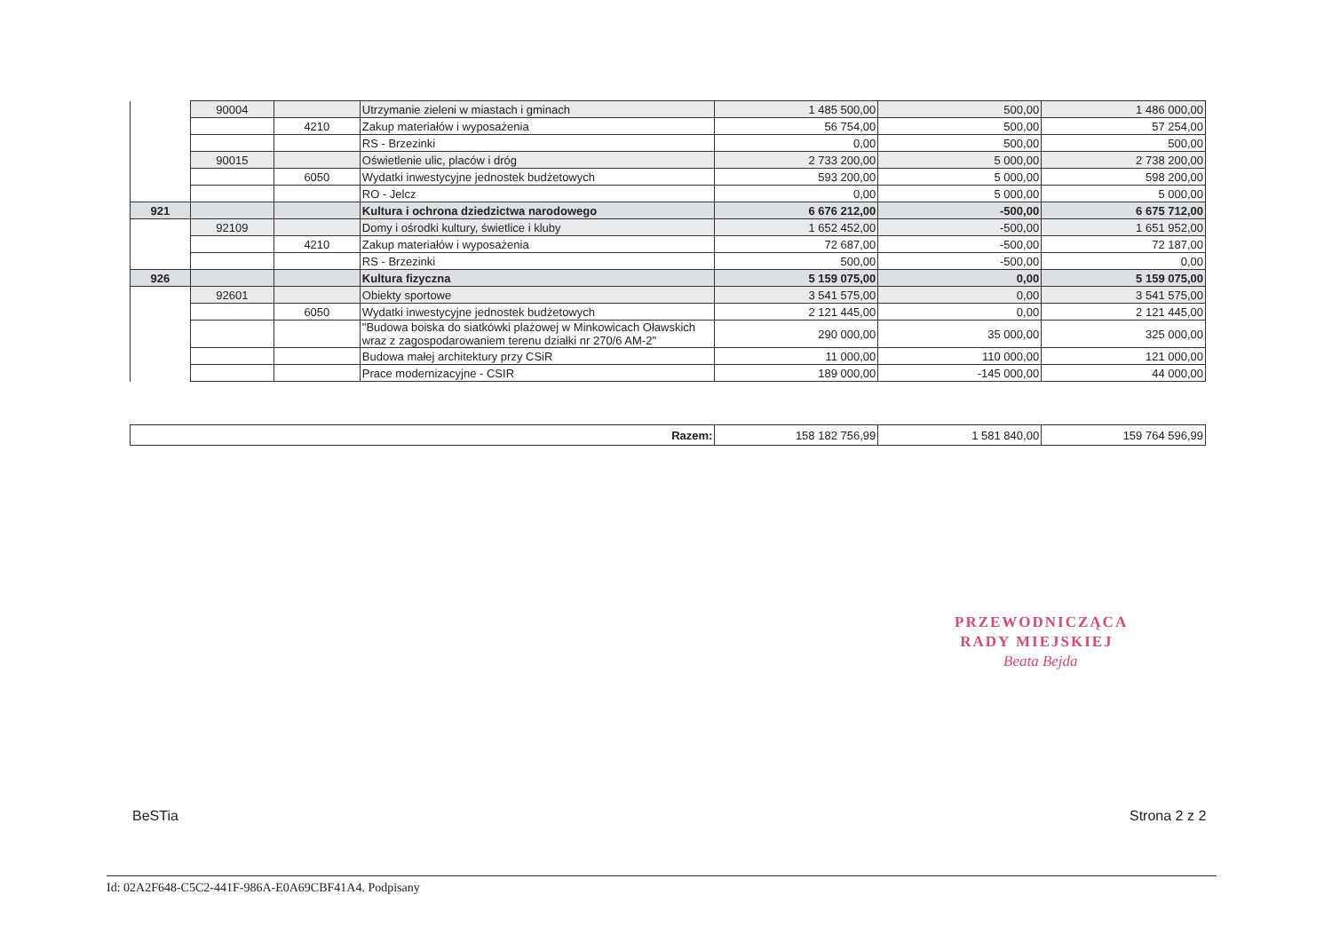| | 90004 | | Utrzymanie zieleni w miastach i gminach | 1 485 500,00 | 500,00 | 1 486 000,00 |
| | | 4210 | Zakup materiałów i wyposażenia | 56 754,00 | 500,00 | 57 254,00 |
| | | | RS - Brzezinki | 0,00 | 500,00 | 500,00 |
| | 90015 | | Oświetlenie ulic, placów i dróg | 2 733 200,00 | 5 000,00 | 2 738 200,00 |
| | | 6050 | Wydatki inwestycyjne jednostek budżetowych | 593 200,00 | 5 000,00 | 598 200,00 |
| | | | RO - Jelcz | 0,00 | 5 000,00 | 5 000,00 |
| 921 | | | Kultura i ochrona dziedzictwa narodowego | 6 676 212,00 | -500,00 | 6 675 712,00 |
| | 92109 | | Domy i ośrodki kultury, świetlice i kluby | 1 652 452,00 | -500,00 | 1 651 952,00 |
| | | 4210 | Zakup materiałów i wyposażenia | 72 687,00 | -500,00 | 72 187,00 |
| | | | RS - Brzezinki | 500,00 | -500,00 | 0,00 |
| 926 | | | Kultura fizyczna | 5 159 075,00 | 0,00 | 5 159 075,00 |
| | 92601 | | Obiekty sportowe | 3 541 575,00 | 0,00 | 3 541 575,00 |
| | | 6050 | Wydatki inwestycyjne jednostek budżetowych | 2 121 445,00 | 0,00 | 2 121 445,00 |
| | | | "Budowa boiska do siatkówki plażowej w Minkowicach Oławskich wraz z zagospodarowaniem terenu działki nr 270/6 AM-2" | 290 000,00 | 35 000,00 | 325 000,00 |
| | | | Budowa małej architektury przy CSiR | 11 000,00 | 110 000,00 | 121 000,00 |
| | | | Prace modernizacyjne - CSIR | 189 000,00 | -145 000,00 | 44 000,00 |
| Razem: | 158 182 756,99 | 1 581 840,00 | 159 764 596,99 |
PRZEWODNICZĄCA
RADY MIEJSKIEJ
Beata Bejda
BeSTia Strona 2 z 2
Id: 02A2F648-C5C2-441F-986A-E0A69CBF41A4. Podpisany